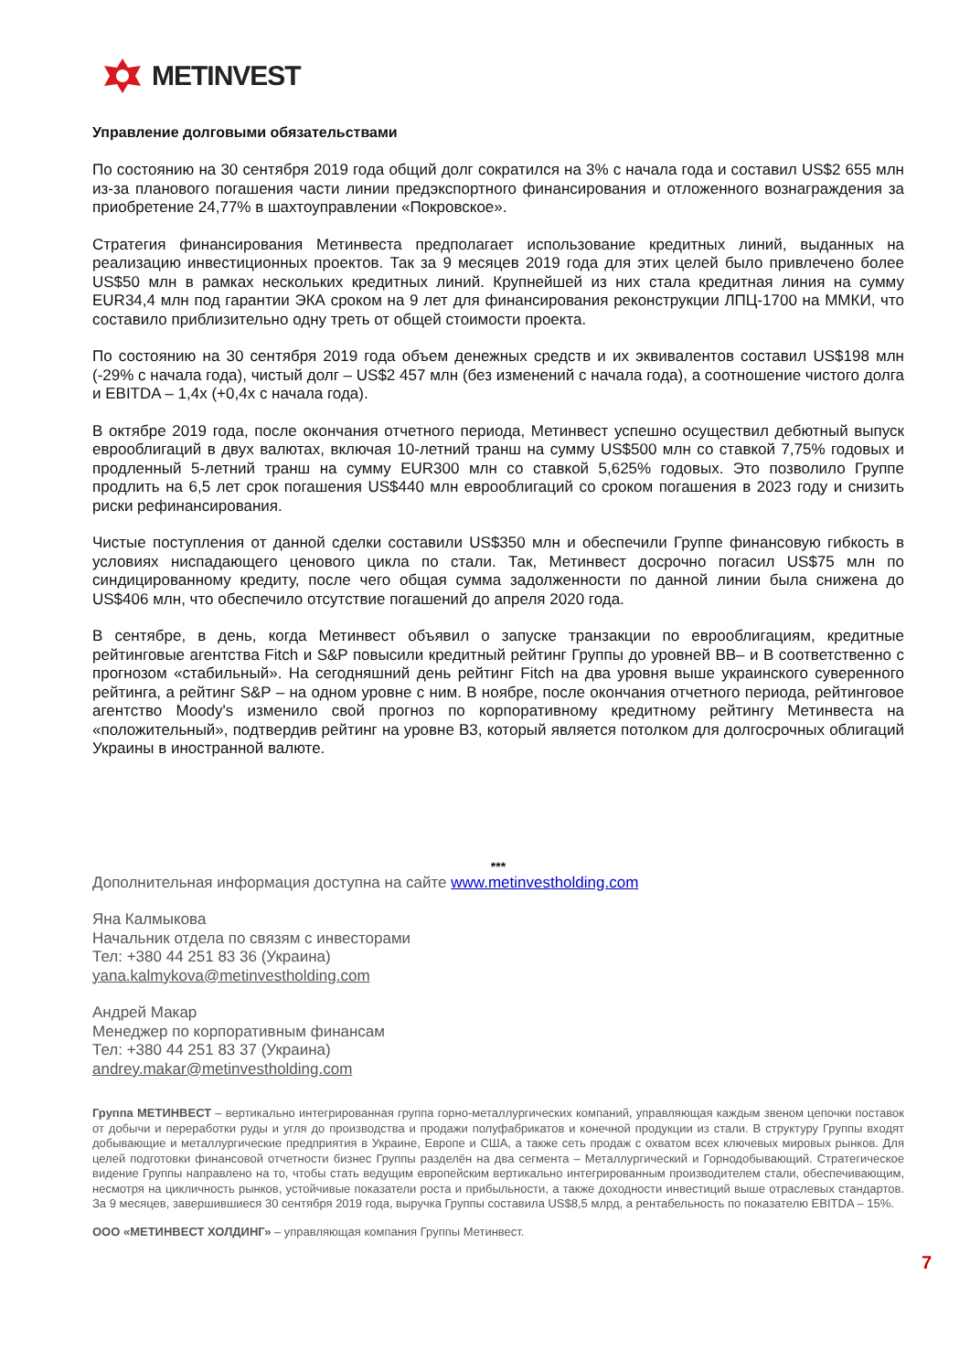METINVEST
Управление долговыми обязательствами
По состоянию на 30 сентября 2019 года общий долг сократился на 3% с начала года и составил US$2 655 млн из-за планового погашения части линии предэкспортного финансирования и отложенного вознаграждения за приобретение 24,77% в шахтоуправлении «Покровское».
Стратегия финансирования Метинвеста предполагает использование кредитных линий, выданных на реализацию инвестиционных проектов. Так за 9 месяцев 2019 года для этих целей было привлечено более US$50 млн в рамках нескольких кредитных линий. Крупнейшей из них стала кредитная линия на сумму EUR34,4 млн под гарантии ЭКА сроком на 9 лет для финансирования реконструкции ЛПЦ-1700 на ММКИ, что составило приблизительно одну треть от общей стоимости проекта.
По состоянию на 30 сентября 2019 года объем денежных средств и их эквивалентов составил US$198 млн (-29% с начала года), чистый долг – US$2 457 млн (без изменений с начала года), а соотношение чистого долга и EBITDA – 1,4x (+0,4x с начала года).
В октябре 2019 года, после окончания отчетного периода, Метинвест успешно осуществил дебютный выпуск еврооблигаций в двух валютах, включая 10-летний транш на сумму US$500 млн со ставкой 7,75% годовых и продленный 5-летний транш на сумму EUR300 млн со ставкой 5,625% годовых. Это позволило Группе продлить на 6,5 лет срок погашения US$440 млн еврооблигаций со сроком погашения в 2023 году и снизить риски рефинансирования.
Чистые поступления от данной сделки составили US$350 млн и обеспечили Группе финансовую гибкость в условиях ниспадающего ценового цикла по стали. Так, Метинвест досрочно погасил US$75 млн по синдицированному кредиту, после чего общая сумма задолженности по данной линии была снижена до US$406 млн, что обеспечило отсутствие погашений до апреля 2020 года.
В сентябре, в день, когда Метинвест объявил о запуске транзакции по еврооблигациям, кредитные рейтинговые агентства Fitch и S&P повысили кредитный рейтинг Группы до уровней BB– и B соответственно с прогнозом «стабильный». На сегодняшний день рейтинг Fitch на два уровня выше украинского суверенного рейтинга, а рейтинг S&P – на одном уровне с ним. В ноябре, после окончания отчетного периода, рейтинговое агентство Moody's изменило свой прогноз по корпоративному кредитному рейтингу Метинвеста на «положительный», подтвердив рейтинг на уровне B3, который является потолком для долгосрочных облигаций Украины в иностранной валюте.
***
Дополнительная информация доступна на сайте www.metinvestholding.com
Яна Калмыкова
Начальник отдела по связям с инвесторами
Тел: +380 44 251 83 36 (Украина)
yana.kalmykova@metinvestholding.com
Андрей Макар
Менеджер по корпоративным финансам
Тел: +380 44 251 83 37 (Украина)
andrey.makar@metinvestholding.com
Группа МЕТИНВЕСТ – вертикально интегрированная группа горно-металлургических компаний, управляющая каждым звеном цепочки поставок от добычи и переработки руды и угля до производства и продажи полуфабрикатов и конечной продукции из стали. В структуру Группы входят добывающие и металлургические предприятия в Украине, Европе и США, а также сеть продаж с охватом всех ключевых мировых рынков. Для целей подготовки финансовой отчетности бизнес Группы разделён на два сегмента – Металлургический и Горнодобывающий. Стратегическое видение Группы направлено на то, чтобы стать ведущим европейским вертикально интегрированным производителем стали, обеспечивающим, несмотря на цикличность рынков, устойчивые показатели роста и прибыльности, а также доходности инвестиций выше отраслевых стандартов. За 9 месяцев, завершившиеся 30 сентября 2019 года, выручка Группы составила US$8,5 млрд, а рентабельность по показателю EBITDA – 15%.
ООО «МЕТИНВЕСТ ХОЛДИНГ» – управляющая компания Группы Метинвест.
7